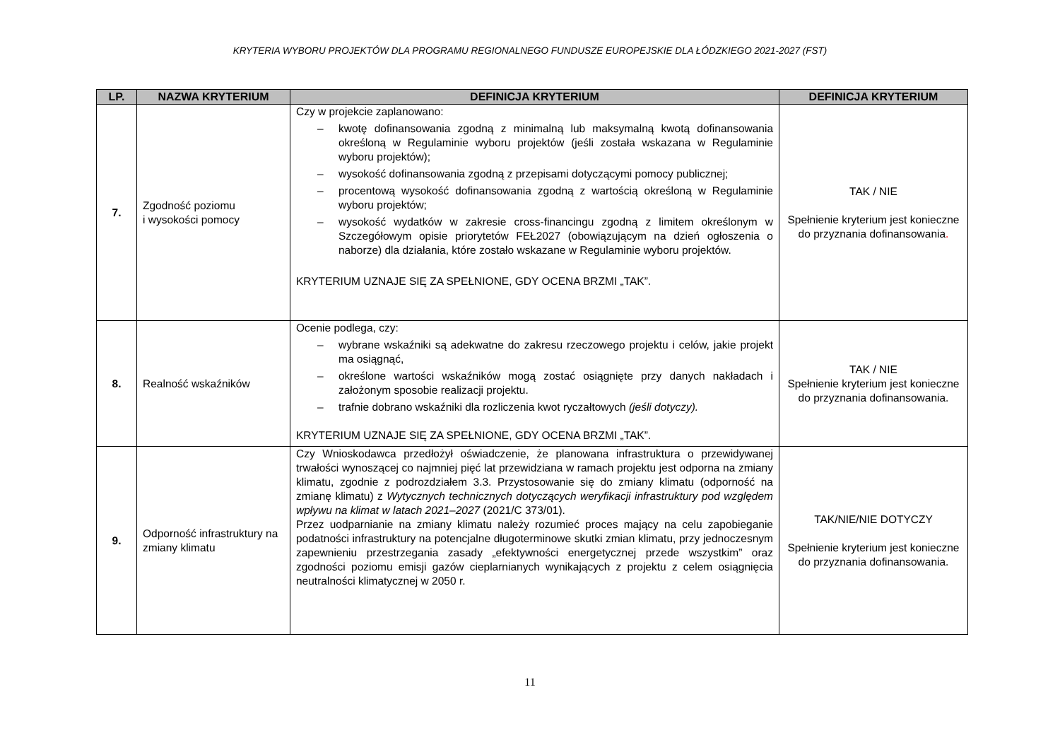KRYTERIA WYBORU PROJEKTÓW DLA PROGRAMU REGIONALNEGO FUNDUSZE EUROPEJSKIE DLA ŁÓDZKIEGO 2021-2027 (FST)
| LP. | NAZWA KRYTERIUM | DEFINICJA KRYTERIUM | DEFINICJA KRYTERIUM |
| --- | --- | --- | --- |
| 7. | Zgodność poziomu i wysokości pomocy | Czy w projekcie zaplanowano: – kwotę dofinansowania zgodną z minimalną lub maksymalną kwotą dofinansowania określoną w Regulaminie wyboru projektów (jeśli została wskazana w Regulaminie wyboru projektów); – wysokość dofinansowania zgodną z przepisami dotyczącymi pomocy publicznej; – procentową wysokość dofinansowania zgodną z wartością określoną w Regulaminie wyboru projektów; – wysokość wydatków w zakresie cross-financingu zgodną z limitem określonym w Szczegółowym opisie priorytetów FEŁ2027 (obowiązującym na dzień ogłoszenia o naborze) dla działania, które zostało wskazane w Regulaminie wyboru projektów. KRYTERIUM UZNAJE SIĘ ZA SPEŁNIONE, GDY OCENA BRZMI „TAK”. | TAK / NIE Spełnienie kryterium jest konieczne do przyznania dofinansowania . |
| 8. | Realność wskaźników | Ocenie podlega, czy: – wybrane wskaźniki są adekwatne do zakresu rzeczowego projektu i celów, jakie projekt ma osiągnąć, – określone wartości wskaźników mogą zostać osiągnięte przy danych nakładach i założonym sposobie realizacji projektu. – trafnie dobrano wskaźniki dla rozliczenia kwot ryczałtowych (jeśli dotyczy). KRYTERIUM UZNAJE SIĘ ZA SPEŁNIONE, GDY OCENA BRZMI „TAK”. | TAK / NIE Spełnienie kryterium jest konieczne do przyznania dofinansowania. |
| 9. | Odporność infrastruktury na zmiany klimatu | Czy Wnioskodawca przedłożył oświadczenie, że planowana infrastruktura o przewidywanej trwałości wynoszącej co najmniej pięć lat przewidziana w ramach projektu jest odporna na zmiany klimatu, zgodnie z podrozdziałem 3.3. Przystosowanie się do zmiany klimatu (odporność na zmianę klimatu) z Wytycznych technicznych dotyczących weryfikacji infrastruktury pod względem wpływu na klimat w latach 2021–2027 (2021/C 373/01). Przez uodparnianie na zmiany klimatu należy rozumieć proces mający na celu zapobieganie podatności infrastruktury na potencjalne długoterminowe skutki zmian klimatu, przy jednoczesnym zapewnieniu przestrzegania zasady „efektywności energetycznej przede wszystkim” oraz zgodności poziomu emisji gazów cieplarnianych wynikających z projektu z celem osiągnięcia neutralności klimatycznej w 2050 r. | TAK/NIE/NIE DOTYCZY Spełnienie kryterium jest konieczne do przyznania dofinansowania. |
11